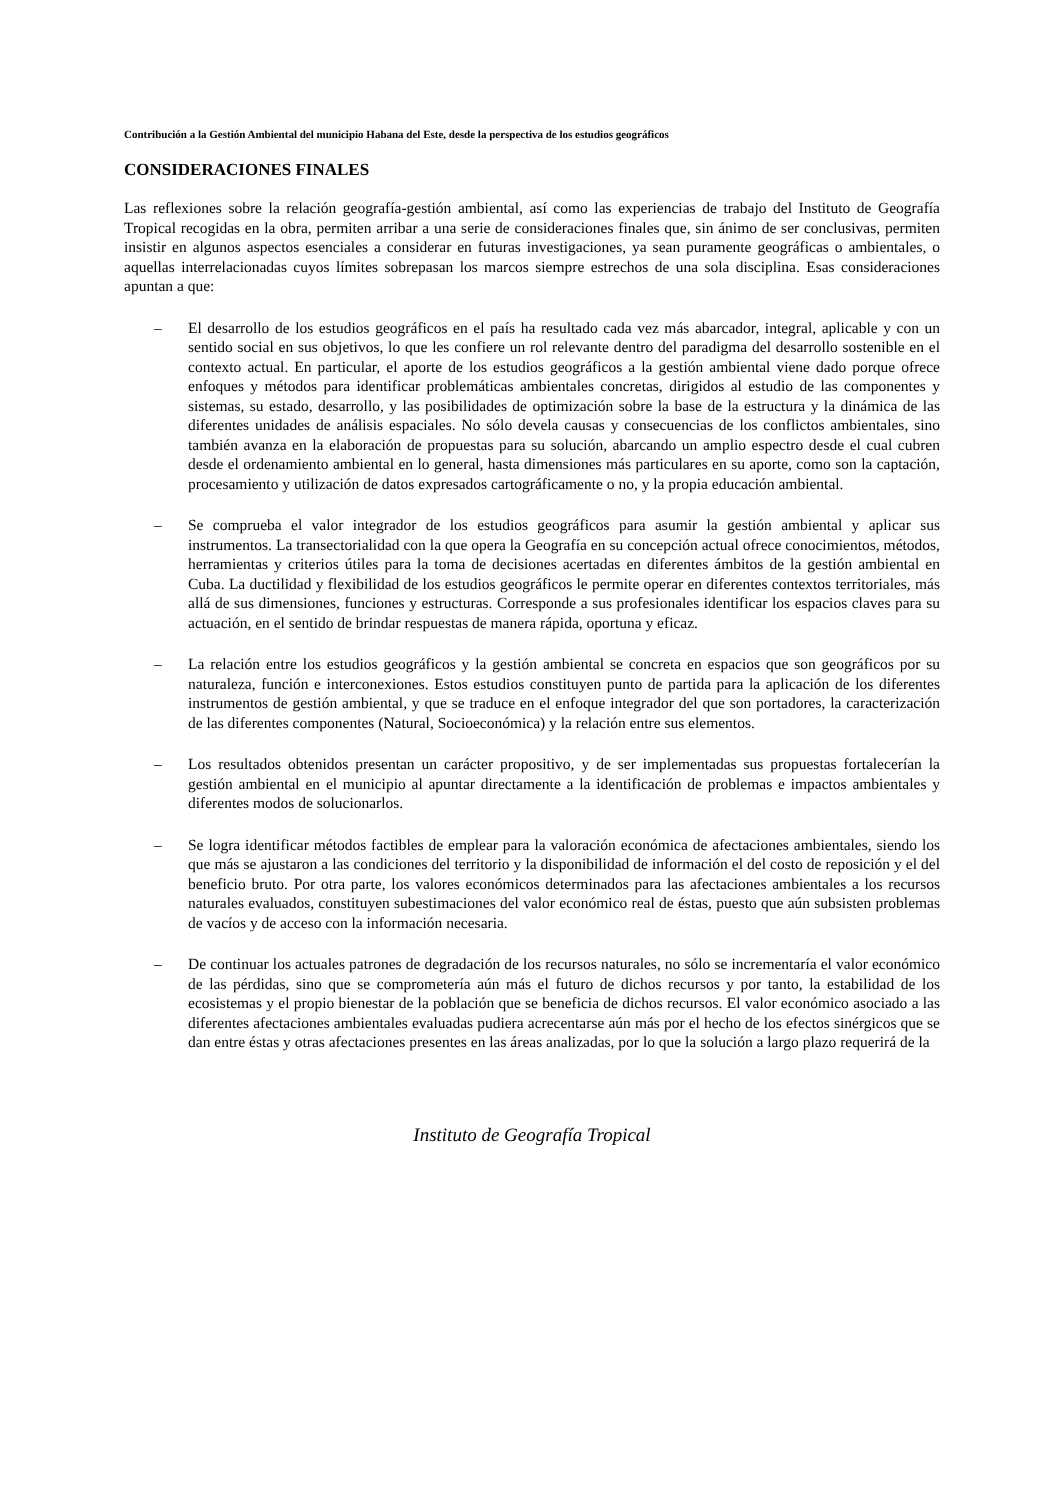Contribución a la Gestión Ambiental del municipio Habana del Este, desde la perspectiva de los estudios geográficos
CONSIDERACIONES FINALES
Las reflexiones sobre la relación geografía-gestión ambiental, así como las experiencias de trabajo del Instituto de Geografía Tropical recogidas en la obra, permiten arribar a una serie de consideraciones finales que, sin ánimo de ser conclusivas, permiten insistir en algunos aspectos esenciales a considerar en futuras investigaciones, ya sean puramente geográficas o ambientales, o aquellas interrelacionadas cuyos límites sobrepasan los marcos siempre estrechos de una sola disciplina. Esas consideraciones apuntan a que:
– El desarrollo de los estudios geográficos en el país ha resultado cada vez más abarcador, integral, aplicable y con un sentido social en sus objetivos, lo que les confiere un rol relevante dentro del paradigma del desarrollo sostenible en el contexto actual. En particular, el aporte de los estudios geográficos a la gestión ambiental viene dado porque ofrece enfoques y métodos para identificar problemáticas ambientales concretas, dirigidos al estudio de las componentes y sistemas, su estado, desarrollo, y las posibilidades de optimización sobre la base de la estructura y la dinámica de las diferentes unidades de análisis espaciales. No sólo devela causas y consecuencias de los conflictos ambientales, sino también avanza en la elaboración de propuestas para su solución, abarcando un amplio espectro desde el cual cubren desde el ordenamiento ambiental en lo general, hasta dimensiones más particulares en su aporte, como son la captación, procesamiento y utilización de datos expresados cartográficamente o no, y la propia educación ambiental.
– Se comprueba el valor integrador de los estudios geográficos para asumir la gestión ambiental y aplicar sus instrumentos. La transectorialidad con la que opera la Geografía en su concepción actual ofrece conocimientos, métodos, herramientas y criterios útiles para la toma de decisiones acertadas en diferentes ámbitos de la gestión ambiental en Cuba. La ductilidad y flexibilidad de los estudios geográficos le permite operar en diferentes contextos territoriales, más allá de sus dimensiones, funciones y estructuras. Corresponde a sus profesionales identificar los espacios claves para su actuación, en el sentido de brindar respuestas de manera rápida, oportuna y eficaz.
– La relación entre los estudios geográficos y la gestión ambiental se concreta en espacios que son geográficos por su naturaleza, función e interconexiones. Estos estudios constituyen punto de partida para la aplicación de los diferentes instrumentos de gestión ambiental, y que se traduce en el enfoque integrador del que son portadores, la caracterización de las diferentes componentes (Natural, Socioeconómica) y la relación entre sus elementos.
– Los resultados obtenidos presentan un carácter propositivo, y de ser implementadas sus propuestas fortalecerían la gestión ambiental en el municipio al apuntar directamente a la identificación de problemas e impactos ambientales y diferentes modos de solucionarlos.
– Se logra identificar métodos factibles de emplear para la valoración económica de afectaciones ambientales, siendo los que más se ajustaron a las condiciones del territorio y la disponibilidad de información el del costo de reposición y el del beneficio bruto. Por otra parte, los valores económicos determinados para las afectaciones ambientales a los recursos naturales evaluados, constituyen subestimaciones del valor económico real de éstas, puesto que aún subsisten problemas de vacíos y de acceso con la información necesaria.
– De continuar los actuales patrones de degradación de los recursos naturales, no sólo se incrementaría el valor económico de las pérdidas, sino que se comprometería aún más el futuro de dichos recursos y por tanto, la estabilidad de los ecosistemas y el propio bienestar de la población que se beneficia de dichos recursos. El valor económico asociado a las diferentes afectaciones ambientales evaluadas pudiera acrecentarse aún más por el hecho de los efectos sinérgicos que se dan entre éstas y otras afectaciones presentes en las áreas analizadas, por lo que la solución a largo plazo requerirá de la
Instituto de Geografía Tropical